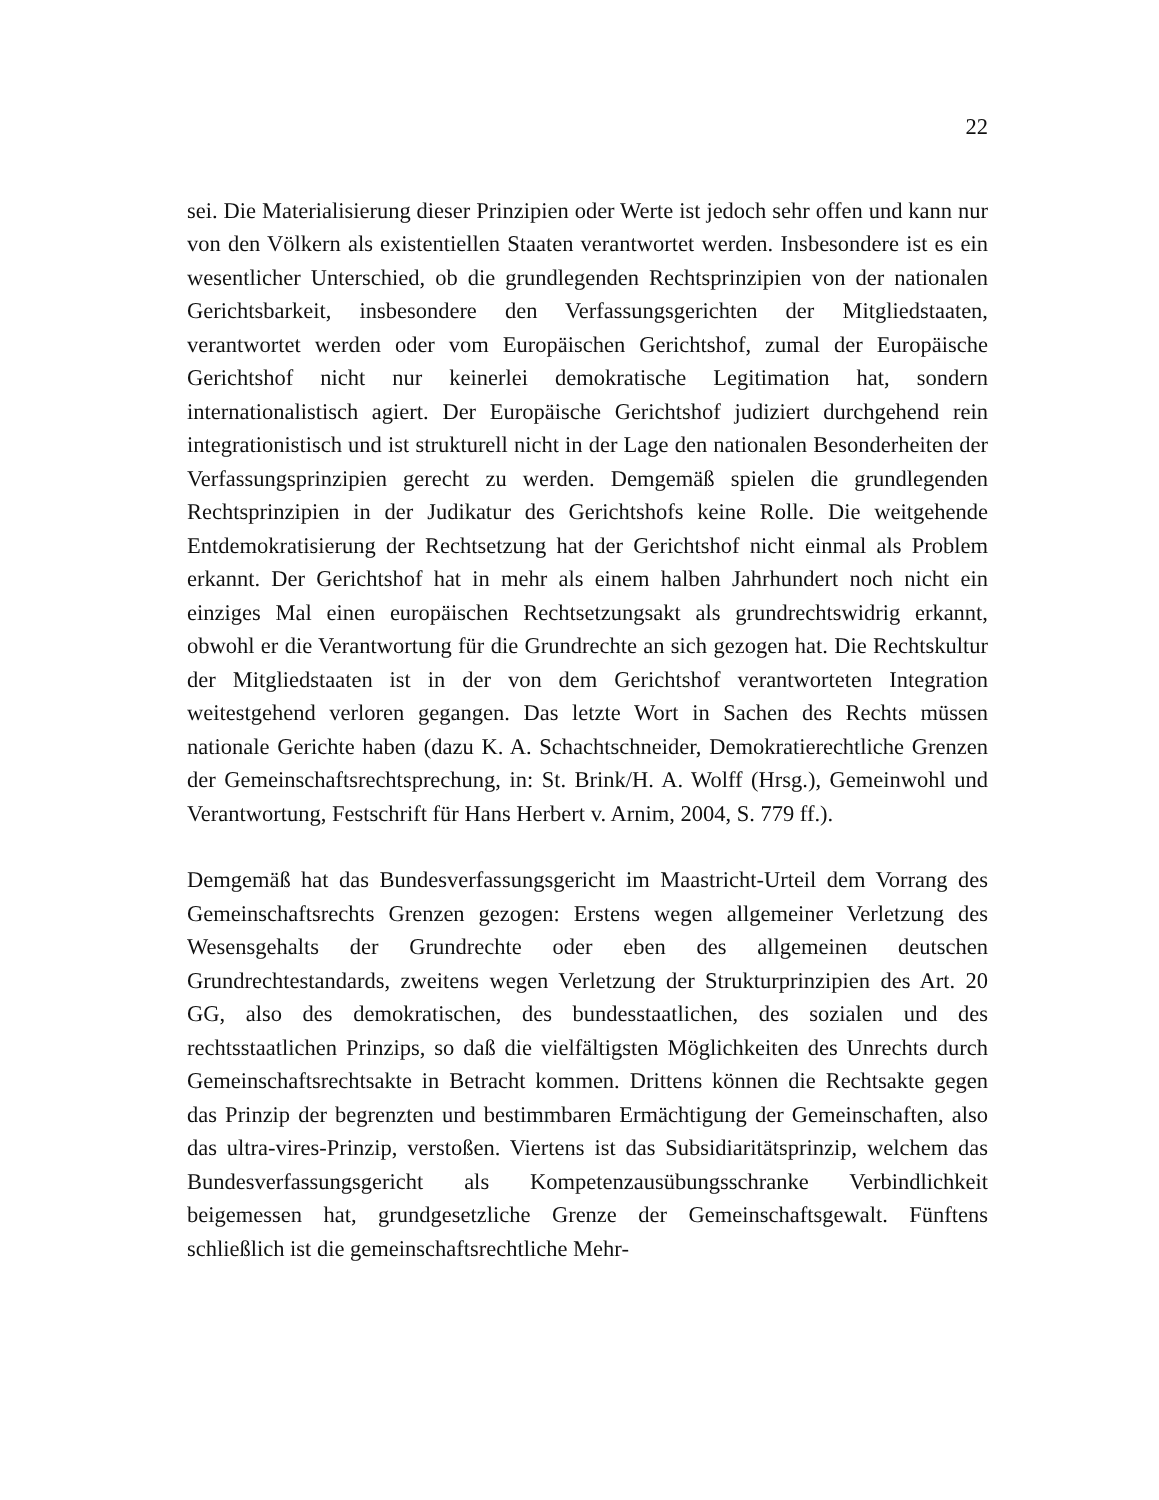22
sei. Die Materialisierung dieser Prinzipien oder Werte ist jedoch sehr offen und kann nur von den Völkern als existentiellen Staaten verantwortet werden. Insbesondere ist es ein wesentlicher Unterschied, ob die grundlegenden Rechtsprinzipien von der nationalen Gerichtsbarkeit, insbesondere den Verfassungsgerichten der Mitgliedstaaten, verantwortet werden oder vom Europäischen Gerichtshof, zumal der Europäische Gerichtshof nicht nur keinerlei demokratische Legitimation hat, sondern internationalistisch agiert. Der Europäische Gerichtshof judiziert durchgehend rein integrationistisch und ist strukturell nicht in der Lage den nationalen Besonderheiten der Verfassungsprinzipien gerecht zu werden. Demgemäß spielen die grundlegenden Rechtsprinzipien in der Judikatur des Gerichtshofs keine Rolle. Die weitgehende Entdemokratisierung der Rechtsetzung hat der Gerichtshof nicht einmal als Problem erkannt. Der Gerichtshof hat in mehr als einem halben Jahrhundert noch nicht ein einziges Mal einen europäischen Rechtsetzungsakt als grundrechtswidrig erkannt, obwohl er die Verantwortung für die Grundrechte an sich gezogen hat. Die Rechtskultur der Mitgliedstaaten ist in der von dem Gerichtshof verantworteten Integration weitestgehend verloren gegangen. Das letzte Wort in Sachen des Rechts müssen nationale Gerichte haben (dazu K. A. Schachtschneider, Demokratierechtliche Grenzen der Gemeinschaftsrechtsprechung, in: St. Brink/H. A. Wolff (Hrsg.), Gemeinwohl und Verantwortung, Festschrift für Hans Herbert v. Arnim, 2004, S. 779 ff.).
Demgemäß hat das Bundesverfassungsgericht im Maastricht-Urteil dem Vorrang des Gemeinschaftsrechts Grenzen gezogen: Erstens wegen allgemeiner Verletzung des Wesensgehalts der Grundrechte oder eben des allgemeinen deutschen Grundrechtestandards, zweitens wegen Verletzung der Strukturprinzipien des Art. 20 GG, also des demokratischen, des bundesstaatlichen, des sozialen und des rechtsstaatlichen Prinzips, so daß die vielfältigsten Möglichkeiten des Unrechts durch Gemeinschaftsrechtsakte in Betracht kommen. Drittens können die Rechtsakte gegen das Prinzip der begrenzten und bestimmbaren Ermächtigung der Gemeinschaften, also das ultra-vires-Prinzip, verstoßen. Viertens ist das Subsidiaritätsprinzip, welchem das Bundesverfassungsgericht als Kompetenzausübungsschranke Verbindlichkeit beigemessen hat, grundgesetzliche Grenze der Gemeinschaftsgewalt. Fünftens schließlich ist die gemeinschaftsrechtliche Mehr-